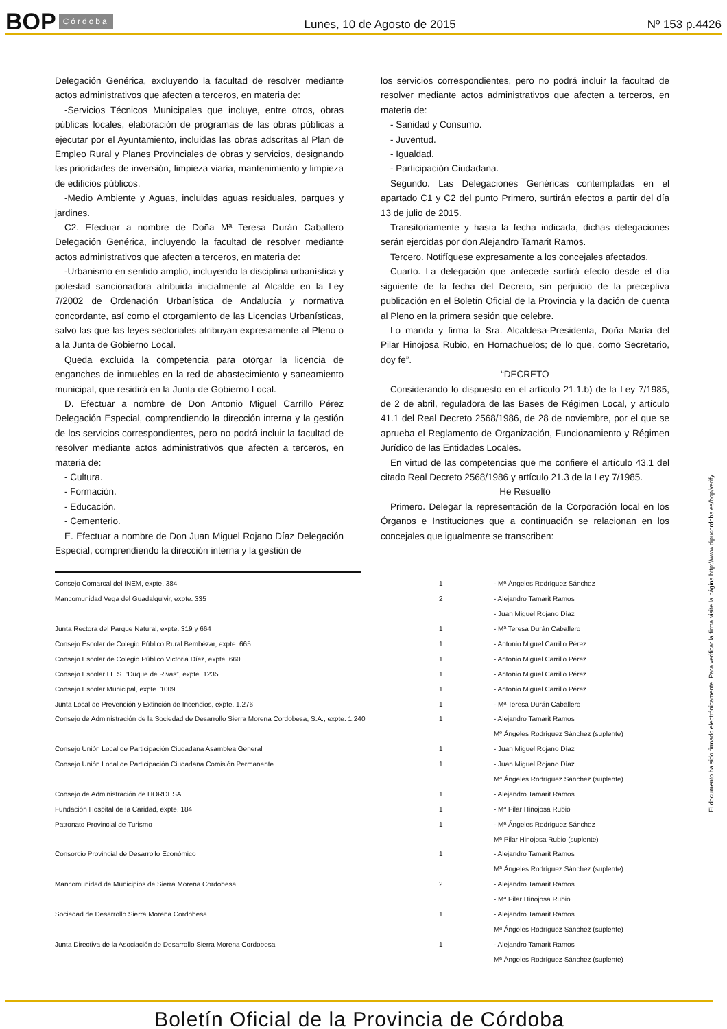BOP Córdoba Lunes, 10 de Agosto de 2015 Nº 153 p.4426
Delegación Genérica, excluyendo la facultad de resolver mediante actos administrativos que afecten a terceros, en materia de:
-Servicios Técnicos Municipales que incluye, entre otros, obras públicas locales, elaboración de programas de las obras públicas a ejecutar por el Ayuntamiento, incluidas las obras adscritas al Plan de Empleo Rural y Planes Provinciales de obras y servicios, designando las prioridades de inversión, limpieza viaria, mantenimiento y limpieza de edificios públicos.
-Medio Ambiente y Aguas, incluidas aguas residuales, parques y jardines.
C2. Efectuar a nombre de Doña Mª Teresa Durán Caballero Delegación Genérica, incluyendo la facultad de resolver mediante actos administrativos que afecten a terceros, en materia de:
-Urbanismo en sentido amplio, incluyendo la disciplina urbanística y potestad sancionadora atribuida inicialmente al Alcalde en la Ley 7/2002 de Ordenación Urbanística de Andalucía y normativa concordante, así como el otorgamiento de las Licencias Urbanísticas, salvo las que las leyes sectoriales atribuyan expresamente al Pleno o a la Junta de Gobierno Local.
Queda excluida la competencia para otorgar la licencia de enganches de inmuebles en la red de abastecimiento y saneamiento municipal, que residirá en la Junta de Gobierno Local.
D. Efectuar a nombre de Don Antonio Miguel Carrillo Pérez Delegación Especial, comprendiendo la dirección interna y la gestión de los servicios correspondientes, pero no podrá incluir la facultad de resolver mediante actos administrativos que afecten a terceros, en materia de:
- Cultura.
- Formación.
- Educación.
- Cementerio.
E. Efectuar a nombre de Don Juan Miguel Rojano Díaz Delegación Especial, comprendiendo la dirección interna y la gestión de
los servicios correspondientes, pero no podrá incluir la facultad de resolver mediante actos administrativos que afecten a terceros, en materia de:
- Sanidad y Consumo.
- Juventud.
- Igualdad.
- Participación Ciudadana.
Segundo. Las Delegaciones Genéricas contempladas en el apartado C1 y C2 del punto Primero, surtirán efectos a partir del día 13 de julio de 2015.
Transitoriamente y hasta la fecha indicada, dichas delegaciones serán ejercidas por don Alejandro Tamarit Ramos.
Tercero. Notifíquese expresamente a los concejales afectados.
Cuarto. La delegación que antecede surtirá efecto desde el día siguiente de la fecha del Decreto, sin perjuicio de la preceptiva publicación en el Boletín Oficial de la Provincia y la dación de cuenta al Pleno en la primera sesión que celebre.
Lo manda y firma la Sra. Alcaldesa-Presidenta, Doña María del Pilar Hinojosa Rubio, en Hornachuelos; de lo que, como Secretario, doy fe”.
“DECRETO
Considerando lo dispuesto en el artículo 21.1.b) de la Ley 7/1985, de 2 de abril, reguladora de las Bases de Régimen Local, y artículo 41.1 del Real Decreto 2568/1986, de 28 de noviembre, por el que se aprueba el Reglamento de Organización, Funcionamiento y Régimen Jurídico de las Entidades Locales.
En virtud de las competencias que me confiere el artículo 43.1 del citado Real Decreto 2568/1986 y artículo 21.3 de la Ley 7/1985.
He Resuelto
Primero. Delegar la representación de la Corporación local en los Órganos e Instituciones que a continuación se relacionan en los concejales que igualmente se transcriben:
| Consejo Comarcal del INEM, expte. 384 | 1 | - Mª Ángeles Rodríguez Sánchez |
| Mancomunidad Vega del Guadalquivir, expte. 335 | 2 | - Alejandro Tamarit Ramos |
| | | - Juan Miguel Rojano Díaz |
| Junta Rectora del Parque Natural, expte. 319 y 664 | 1 | - Mª Teresa Durán Caballero |
| Consejo Escolar de Colegio Público Rural Bembézar, expte. 665 | 1 | - Antonio Miguel Carrillo Pérez |
| Consejo Escolar de Colegio Público Victoria Díez, expte. 660 | 1 | - Antonio Miguel Carrillo Pérez |
| Consejo Escolar I.E.S. “Duque de Rivas”, expte. 1235 | 1 | - Antonio Miguel Carrillo Pérez |
| Consejo Escolar Municipal, expte. 1009 | 1 | - Antonio Miguel Carrillo Pérez |
| Junta Local de Prevención y Extinción de Incendios, expte. 1.276 | 1 | - Mª Teresa Durán Caballero |
| Consejo de Administración de la Sociedad de Desarrollo Sierra Morena Cordobesa, S.A., expte. 1.240 | 1 | - Alejandro Tamarit Ramos |
| | | Mº Ángeles Rodríguez Sánchez (suplente) |
| Consejo Unión Local de Participación Ciudadana Asamblea General | 1 | - Juan Miguel Rojano Díaz |
| Consejo Unión Local de Participación Ciudadana Comisión Permanente | 1 | - Juan Miguel Rojano Díaz |
| | | Mª Ángeles Rodríguez Sánchez (suplente) |
| Consejo de Administración de HORDESA | 1 | - Alejandro Tamarit Ramos |
| Fundación Hospital de la Caridad, expte. 184 | 1 | - Mª Pilar Hinojosa Rubio |
| Patronato Provincial de Turismo | 1 | - Mª Ángeles Rodríguez Sánchez |
| | | Mª Pilar Hinojosa Rubio (suplente) |
| Consorcio Provincial de Desarrollo Económico | 1 | - Alejandro Tamarit Ramos |
| | | Mª Ángeles Rodríguez Sánchez (suplente) |
| Mancomunidad de Municipios de Sierra Morena Cordobesa | 2 | - Alejandro Tamarit Ramos |
| | | - Mª Pilar Hinojosa Rubio |
| Sociedad de Desarrollo Sierra Morena Cordobesa | 1 | - Alejandro Tamarit Ramos |
| | | Mª Ángeles Rodríguez Sánchez (suplente) |
| Junta Directiva de la Asociación de Desarrollo Sierra Morena Cordobesa | 1 | - Alejandro Tamarit Ramos |
| | | Mª Ángeles Rodríguez Sánchez (suplente) |
El documento ha sido firmado electrónicamente. Para verificar la firma visite la página http://www.dipucordoba.es/bop/verify
Boletín Oficial de la Provincia de Córdoba